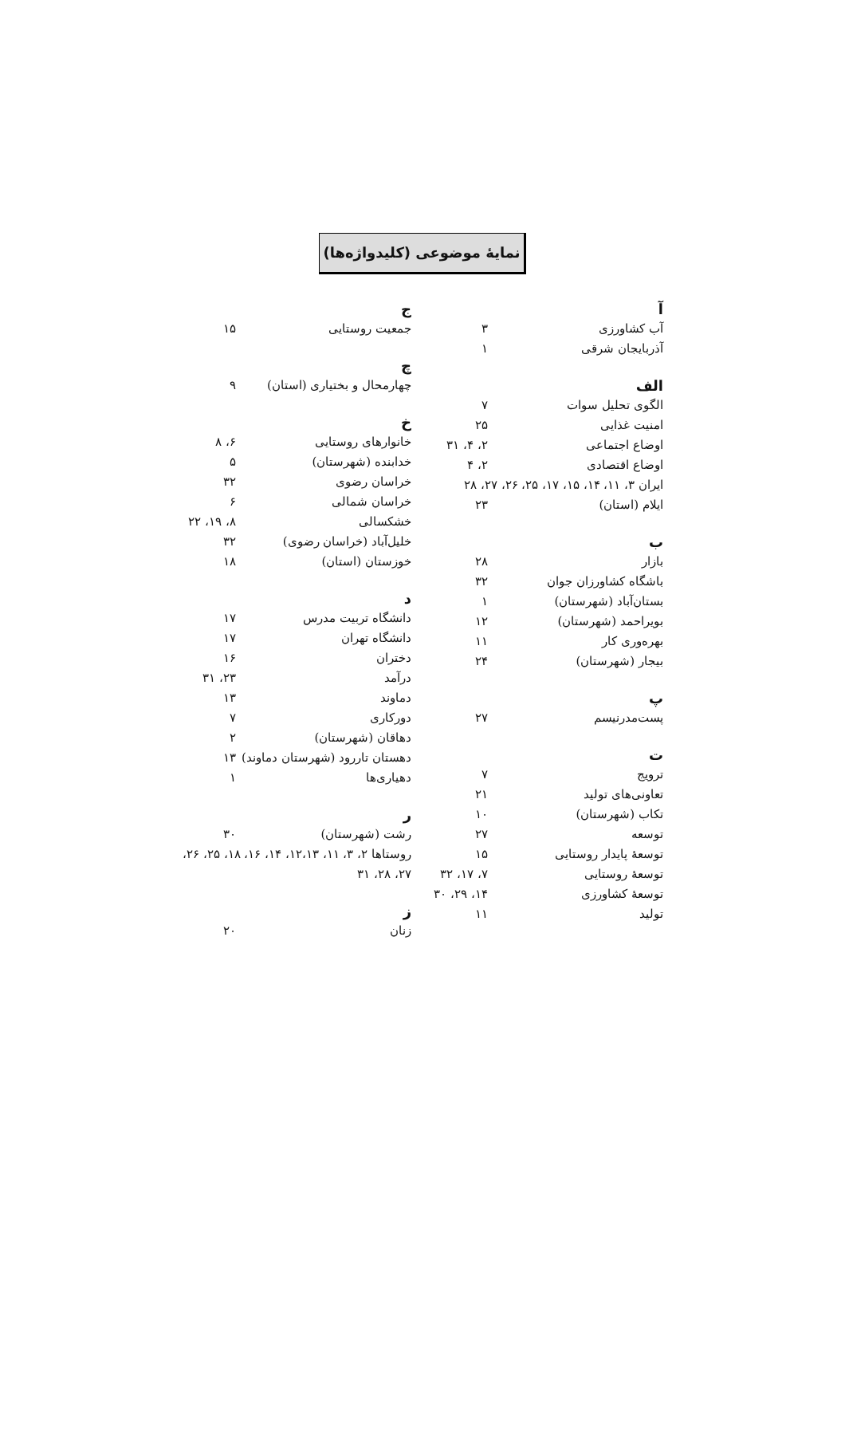نمایهٔ موضوعی (کلیدواژه‌ها)
آ
آب کشاورزی ۳
آذربایجان شرقی ۱
الف
الگوی تحلیل سوات ۷
امنیت غذایی ۲۵
اوضاع اجتماعی ۲، ۴، ۳۱
اوضاع اقتصادی ۲، ۴
ایران ۳، ۱۱، ۱۴، ۱۵، ۱۷، ۲۵، ۲۶، ۲۷، ۲۸
ایلام (استان) ۲۳
ب
بازار ۲۸
باشگاه کشاورزان جوان ۳۲
بستان‌آباد (شهرستان) ۱
بویراحمد (شهرستان) ۱۲
بهره‌وری کار ۱۱
بیجار (شهرستان) ۲۴
پ
پست‌مدرنیسم ۲۷
ت
ترویج ۷
تعاونی‌های تولید ۲۱
تکاب (شهرستان) ۱۰
توسعه ۲۷
توسعهٔ پایدار روستایی ۱۵
توسعهٔ روستایی ۷، ۱۷، ۳۲
توسعهٔ کشاورزی ۱۴، ۲۹، ۳۰
تولید ۱۱
ج
جمعیت روستایی ۱۵
چ
چهارمحال و بختیاری (استان) ۹
خ
خانوارهای روستایی ۶، ۸
خدابنده (شهرستان) ۵
خراسان رضوی ۳۲
خراسان شمالی ۶
خشکسالی ۸، ۱۹، ۲۲
خلیل‌آباد (خراسان رضوی) ۳۲
خوزستان (استان) ۱۸
د
دانشگاه تربیت مدرس ۱۷
دانشگاه تهران ۱۷
دختران ۱۶
درآمد ۲۳، ۳۱
دماوند ۱۳
دورکاری ۷
دهاقان (شهرستان) ۲
دهستان تاررود (شهرستان دماوند) ۱۳
دهیاری‌ها ۱
ر
رشت (شهرستان) ۳۰
روستاها ۲، ۳، ۱۱، ۱۲،۱۳، ۱۴، ۱۶، ۱۸، ۲۵، ۲۶، ۲۷، ۲۸، ۳۱
ز
زنان ۲۰